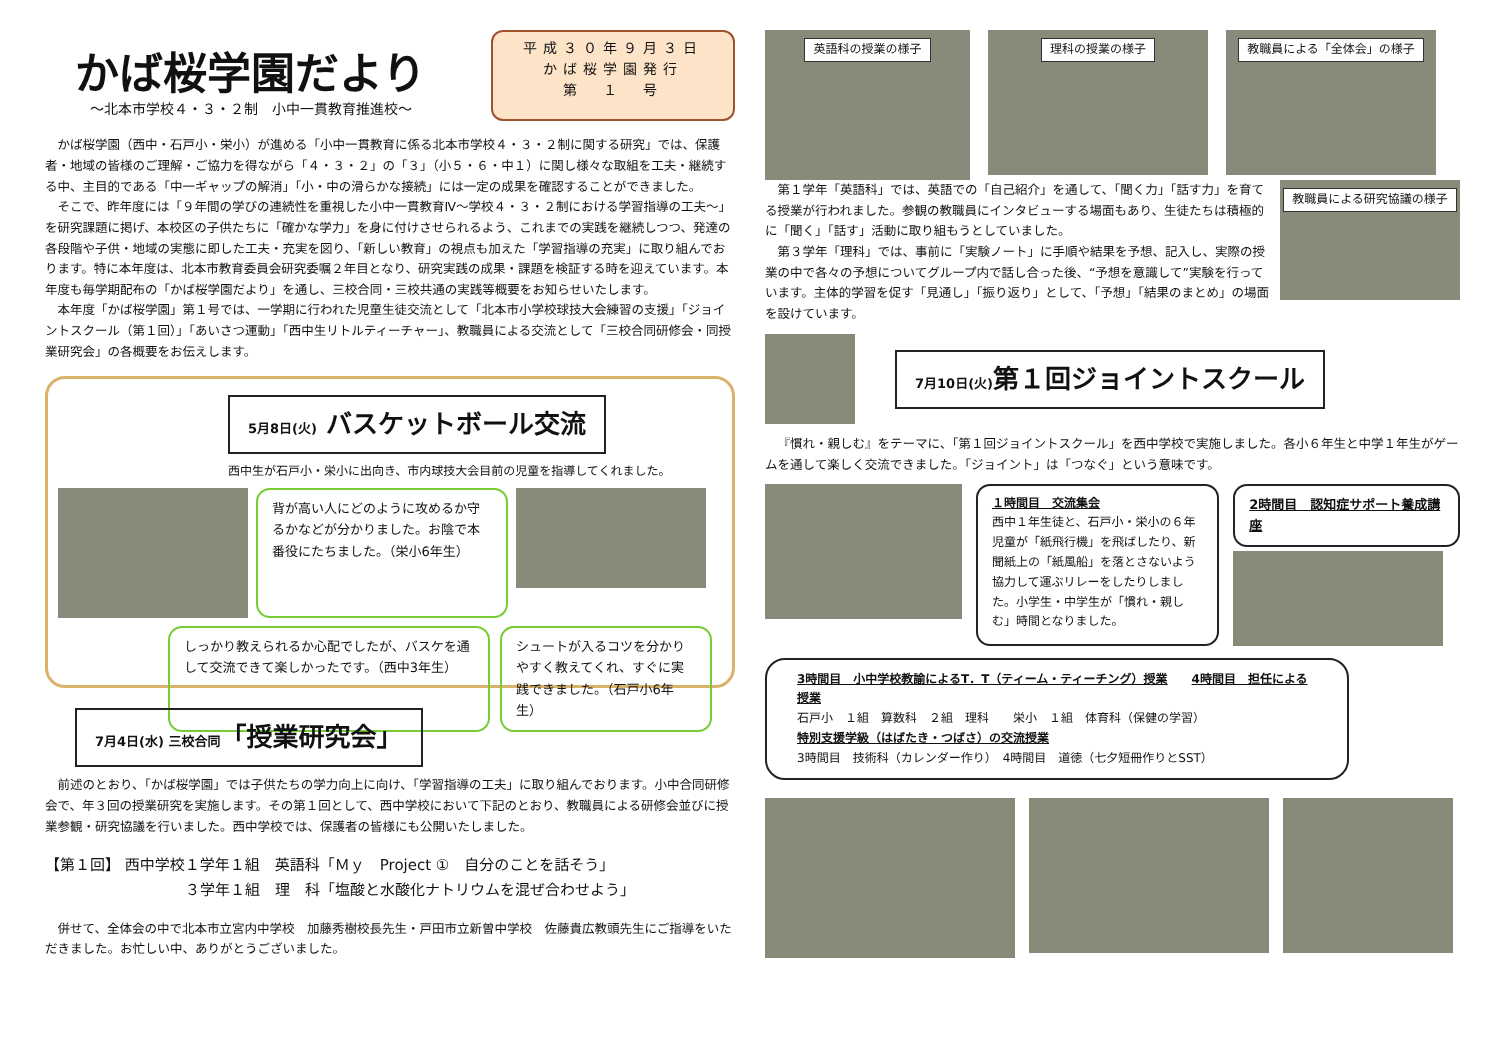かば桜学園だより
～北本市学校４・３・２制　小中一貫教育推進校～
平成３０年９月３日
かば桜学園発行
第　１　号
かば桜学園（西中・石戸小・栄小）が進める「小中一貫教育に係る北本市学校４・３・２制に関する研究」では、保護者・地域の皆様のご理解・ご協力を得ながら「４・３・２」の「３」（小５・６・中１）に関し様々な取組を工夫・継続する中、主目的である「中一ギャップの解消」「小・中の滑らかな接続」には一定の成果を確認することができました。
そこで、昨年度には「９年間の学びの連続性を重視した小中一貫教育Ⅳ～学校４・３・２制における学習指導の工夫～」を研究課題に掲げ、本校区の子供たちに「確かな学力」を身に付けさせられるよう、これまでの実践を継続しつつ、発達の各段階や子供・地域の実態に即した工夫・充実を図り、「新しい教育」の視点も加えた「学習指導の充実」に取り組んでおります。特に本年度は、北本市教育委員会研究委嘱２年目となり、研究実践の成果・課題を検証する時を迎えています。本年度も毎学期配布の「かば桜学園だより」を通し、三校合同・三校共通の実践等概要をお知らせいたします。
本年度「かば桜学園」第１号では、一学期に行われた児童生徒交流として「北本市小学校球技大会練習の支援」「ジョイントスクール（第１回）」「あいさつ運動」「西中生リトルティーチャー」、教職員による交流として「三校合同研修会・同授業研究会」の各概要をお伝えします。
5月8日(火) バスケットボール交流
西中生が石戸小・栄小に出向き、市内球技大会目前の児童を指導してくれました。
背が高い人にどのように攻めるか守るかなどが分かりました。お陰で本番役にたちました。（栄小6年生）
しっかり教えられるか心配でしたが、バスケを通して交流できて楽しかったです。（西中3年生）
シュートが入るコツを分かりやすく教えてくれ、すぐに実践できました。（石戸小6年生）
7月4日(水) 三校合同「授業研究会」
前述のとおり、「かば桜学園」では子供たちの学力向上に向け、「学習指導の工夫」に取り組んでおります。小中合同研修会で、年３回の授業研究を実施します。その第１回として、西中学校において下記のとおり、教職員による研修会並びに授業参観・研究協議を行いました。西中学校では、保護者の皆様にも公開いたしました。
【第１回】 西中学校１学年１組　英語科「Ｍｙ　Project ①　自分のことを話そう」
３学年１組　理　科「塩酸と水酸化ナトリウムを混ぜ合わせよう」
併せて、全体会の中で北本市立宮内中学校　加藤秀樹校長先生・戸田市立新曽中学校　佐藤貴広教頭先生にご指導をいただきました。お忙しい中、ありがとうございました。
英語科の授業の様子
理科の授業の様子 教職員による「全体会」の様子
第１学年「英語科」では、英語での「自己紹介」を通して、「聞く力」「話す力」を育てる授業が行われました。参観の教職員にインタビューする場面もあり、生徒たちは積極的に「聞く」「話す」活動に取り組もうとしていました。
第３学年「理科」では、事前に「実験ノート」に手順や結果を予想、記入し、実際の授業の中で各々の予想についてグループ内で話し合った後、“予想を意識して”実験を行っています。主体的学習を促す「見通し」「振り返り」として、「予想」「結果のまとめ」の場面を設けています。
教職員による研究協議の様子
7月10日(火) 第１回ジョイントスクール
『慣れ・親しむ』をテーマに、「第１回ジョイントスクール」を西中学校で実施しました。各小６年生と中学１年生がゲームを通して楽しく交流できました。「ジョイント」は「つなぐ」という意味です。
１時間目　交流集会
西中１年生徒と、石戸小・栄小の６年児童が「紙飛行機」を飛ばしたり、新聞紙上の「紙風船」を落とさないよう協力して運ぶリレーをしたりしました。小学生・中学生が「慣れ・親しむ」時間となりました。
2時間目　認知症サポート養成講座
3時間目　小中学校教諭によるT．T（ティーム・ティーチング）授業　　4時間目　担任による授業
石戸小　１組　算数科　２組　理科　　栄小　１組　体育科（保健の学習）
特別支援学級（はばたき・つばさ）の交流授業
3時間目　技術科（カレンダー作り）　4時間目　道徳（七夕短冊作りとSST）